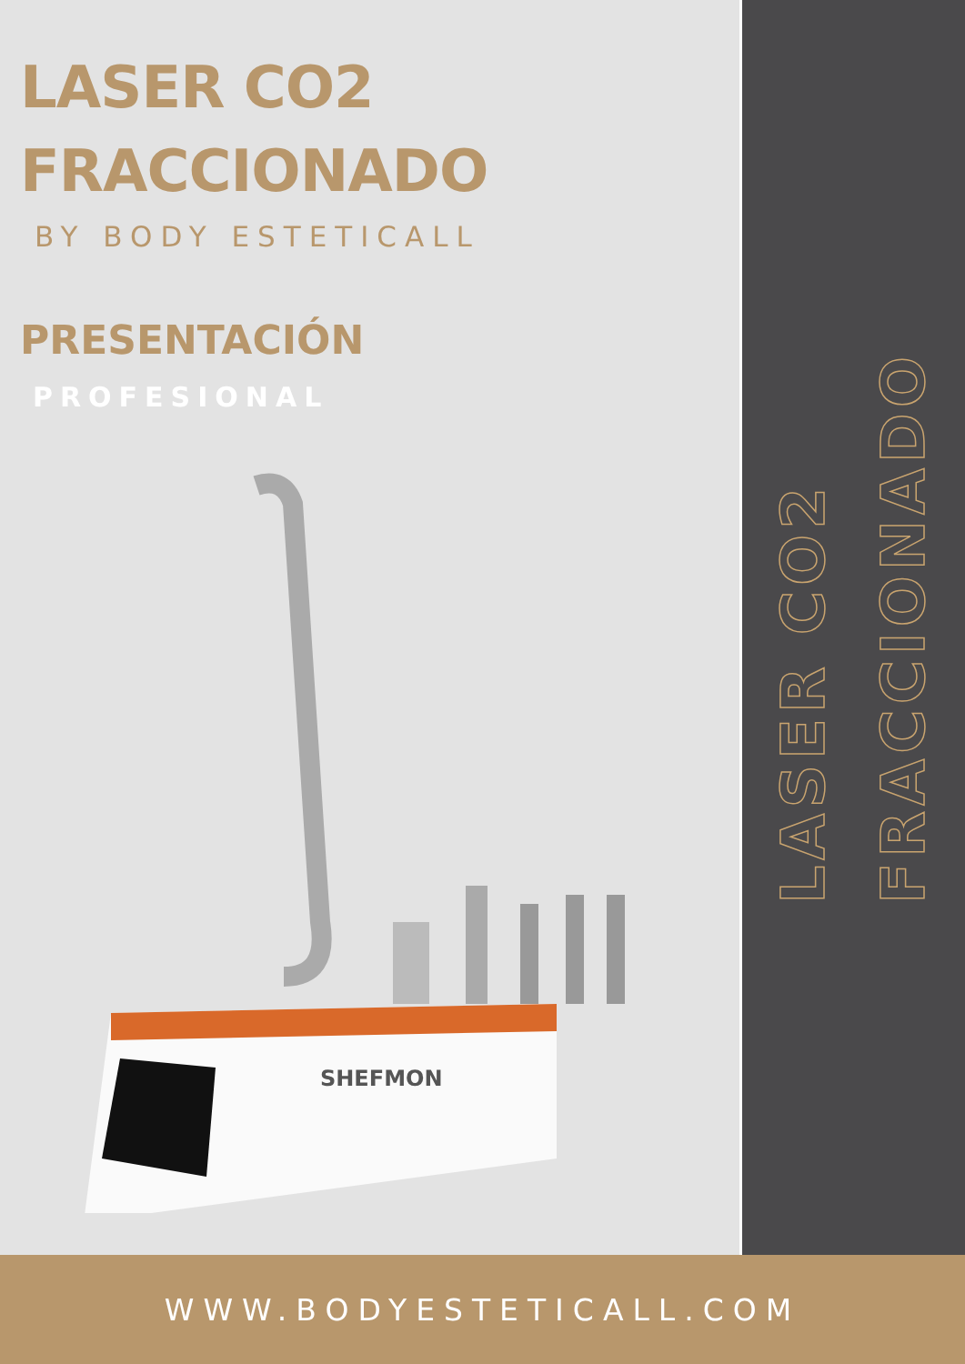LASER CO2
FRACCIONADO
BY BODY ESTETICALL
PRESENTACIÓN
PROFESIONAL
SHEFMON
LASER CO2
FRACCIONADO
WWW.BODYESTETICALL.COM